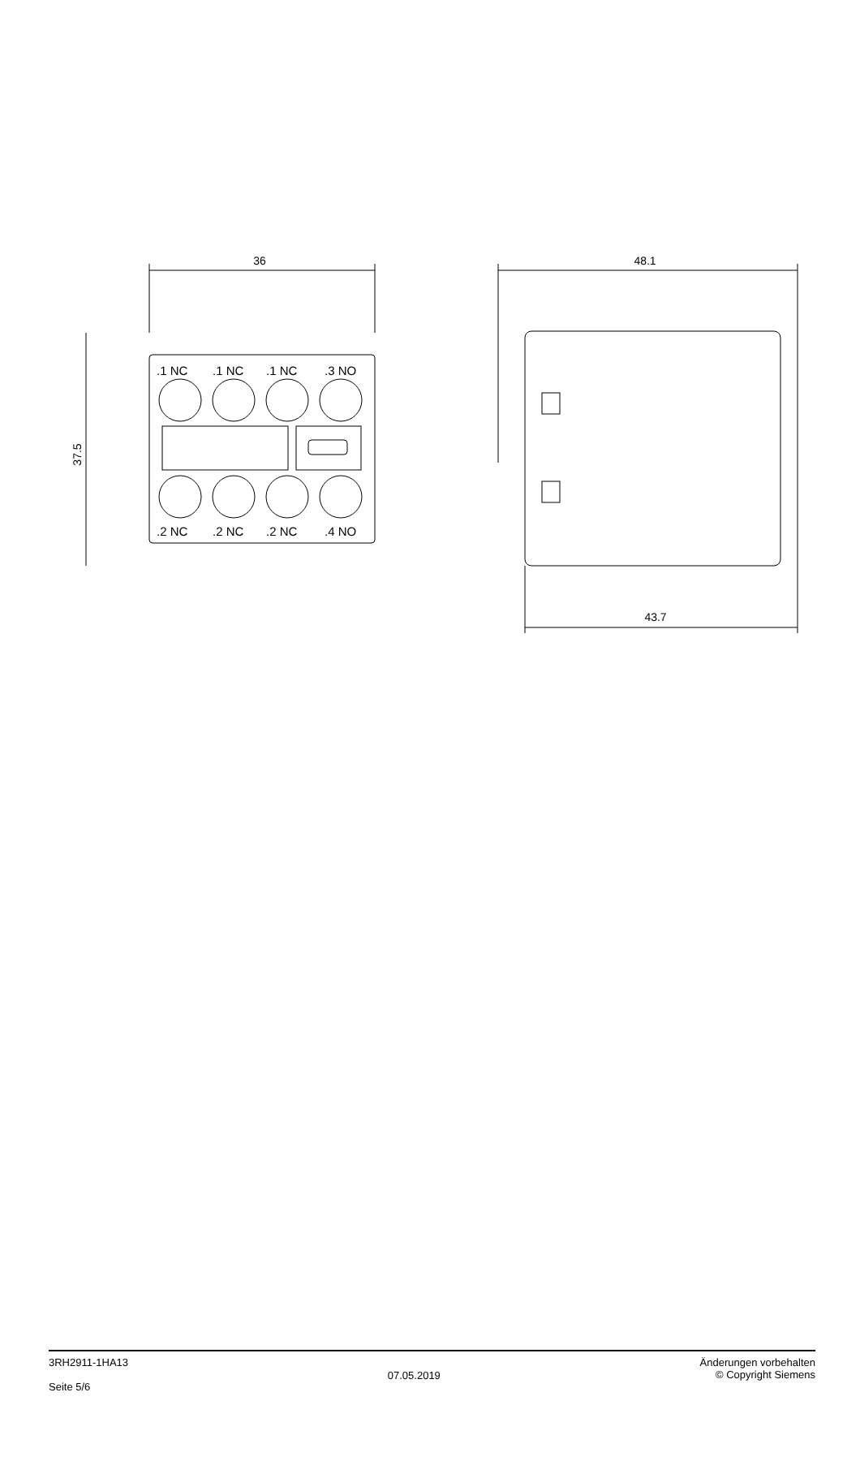36
37.5
.1 NC
.1 NC
.1 NC
.3 NO
.2 NC
.2 NC
.2 NC
.4 NO
48.1
43.7
3RH2911-1HA13
Seite 5/6
07.05.2019
Änderungen vorbehalten
© Copyright Siemens